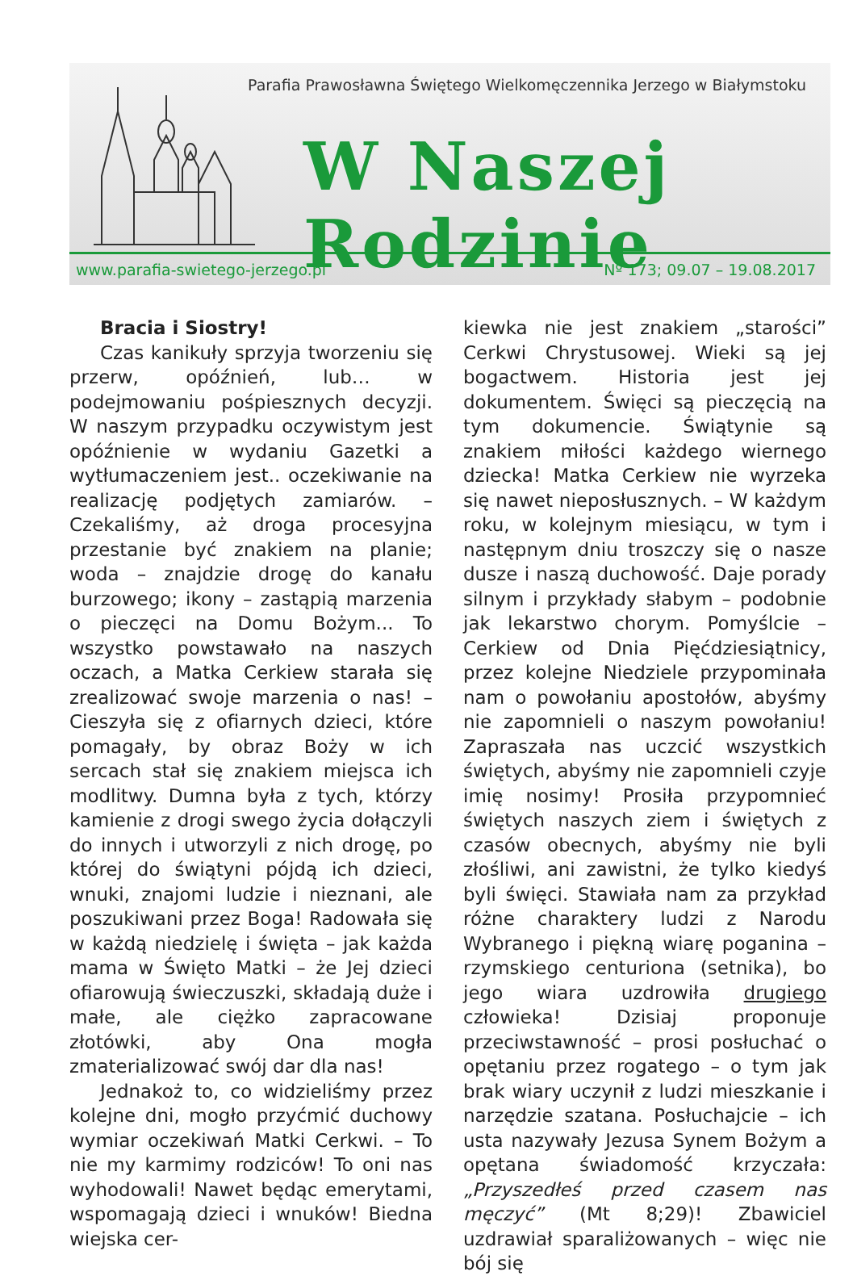Parafia Prawosławna Świętego Wielkomęczennika Jerzego w Białymstoku
W Naszej Rodzinie
www.parafia-swietego-jerzego.pl Nº 173; 09.07 – 19.08.2017
Bracia i Siostry!
Czas kanikuły sprzyja tworzeniu się przerw, opóźnień, lub… w podejmowaniu pośpiesznych decyzji. W naszym przypadku oczywistym jest opóźnienie w wydaniu Gazetki a wytłumaczeniem jest.. oczekiwanie na realizację podjętych zamiarów. – Czekaliśmy, aż droga procesyjna przestanie być znakiem na planie; woda – znajdzie drogę do kanału burzowego; ikony – zastąpią marzenia o pieczęci na Domu Bożym... To wszystko powstawało na naszych oczach, a Matka Cerkiew starała się zrealizować swoje marzenia o nas! – Cieszyła się z ofiarnych dzieci, które pomagały, by obraz Boży w ich sercach stał się znakiem miejsca ich modlitwy. Dumna była z tych, którzy kamienie z drogi swego życia dołączyli do innych i utworzyli z nich drogę, po której do świątyni pójdą ich dzieci, wnuki, znajomi ludzie i nieznani, ale poszukiwani przez Boga! Radowała się w każdą niedzielę i święta – jak każda mama w Święto Matki – że Jej dzieci ofiarowują świeczuszki, składają duże i małe, ale ciężko zapracowane złotówki, aby Ona mogła zmaterializować swój dar dla nas!
Jednakoż to, co widzieliśmy przez kolejne dni, mogło przyćmić duchowy wymiar oczekiwań Matki Cerkwi. – To nie my karmimy rodziców! To oni nas wyhodowali! Nawet będąc emerytami, wspomagają dzieci i wnuków! Biedna wiejska cer-
kiewka nie jest znakiem „starości” Cerkwi Chrystusowej. Wieki są jej bogactwem. Historia jest jej dokumentem. Święci są pieczęcią na tym dokumencie. Świątynie są znakiem miłości każdego wiernego dziecka! Matka Cerkiew nie wyrzeka się nawet nieposłusznych. – W każdym roku, w kolejnym miesiącu, w tym i następnym dniu troszczy się o nasze dusze i naszą duchowość. Daje porady silnym i przykłady słabym – podobnie jak lekarstwo chorym. Pomyślcie – Cerkiew od Dnia Pięćdziesiątnicy, przez kolejne Niedziele przypominała nam o powołaniu apostołów, abyśmy nie zapomnieli o naszym powołaniu! Zapraszała nas uczcić wszystkich świętych, abyśmy nie zapomnieli czyje imię nosimy! Prosiła przypomnieć świętych naszych ziem i świętych z czasów obecnych, abyśmy nie byli złośliwi, ani zawistni, że tylko kiedyś byli święci. Stawiała nam za przykład różne charaktery ludzi z Narodu Wybranego i piękną wiarę poganina – rzymskiego centuriona (setnika), bo jego wiara uzdrowiła drugiego człowieka! Dzisiaj proponuje przeciwstawność – prosi posłuchać o opętaniu przez rogatego – o tym jak brak wiary uczynił z ludzi mieszkanie i narzędzie szatana. Posłuchajcie – ich usta nazywały Jezusa Synem Bożym a opętana świadomość krzyczała: „Przyszedłeś przed czasem nas męczyć” (Mt 8;29)! Zbawiciel uzdrawiał sparaliżowanych – więc nie bój się